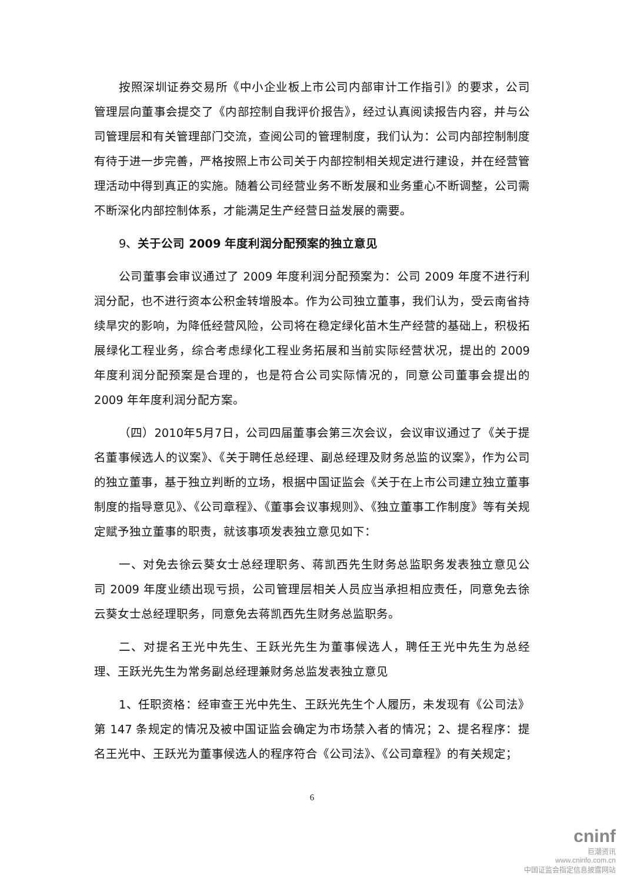按照深圳证券交易所《中小企业板上市公司内部审计工作指引》的要求，公司管理层向董事会提交了《内部控制自我评价报告》，经过认真阅读报告内容，并与公司管理层和有关管理部门交流，查阅公司的管理制度，我们认为：公司内部控制制度有待于进一步完善，严格按照上市公司关于内部控制相关规定进行建设，并在经营管理活动中得到真正的实施。随着公司经营业务不断发展和业务重心不断调整，公司需不断深化内部控制体系，才能满足生产经营日益发展的需要。
9、关于公司 2009 年度利润分配预案的独立意见
公司董事会审议通过了 2009 年度利润分配预案为：公司 2009 年度不进行利润分配，也不进行资本公积金转增股本。作为公司独立董事，我们认为，受云南省持续旱灾的影响，为降低经营风险，公司将在稳定绿化苗木生产经营的基础上，积极拓展绿化工程业务，综合考虑绿化工程业务拓展和当前实际经营状况，提出的 2009 年度利润分配预案是合理的，也是符合公司实际情况的，同意公司董事会提出的 2009 年年度利润分配方案。
（四）2010年5月7日，公司四届董事会第三次会议，会议审议通过了《关于提名董事候选人的议案》、《关于聘任总经理、副总经理及财务总监的议案》，作为公司的独立董事，基于独立判断的立场，根据中国证监会《关于在上市公司建立独立董事制度的指导意见》、《公司章程》、《董事会议事规则》、《独立董事工作制度》等有关规定赋予独立董事的职责，就该事项发表独立意见如下：
一、对免去徐云葵女士总经理职务、蒋凯西先生财务总监职务发表独立意见公司 2009 年度业绩出现亏损，公司管理层相关人员应当承担相应责任，同意免去徐云葵女士总经理职务，同意免去蒋凯西先生财务总监职务。
二、对提名王光中先生、王跃光先生为董事候选人，聘任王光中先生为总经理、王跃光先生为常务副总经理兼财务总监发表独立意见
1、任职资格：经审查王光中先生、王跃光先生个人履历，未发现有《公司法》第 147 条规定的情况及被中国证监会确定为市场禁入者的情况；2、提名程序：提名王光中、王跃光为董事候选人的程序符合《公司法》、《公司章程》的有关规定；
6
cninf
巨潮资讯
www.cninfo.com.cn
中国证监会指定信息披露网站